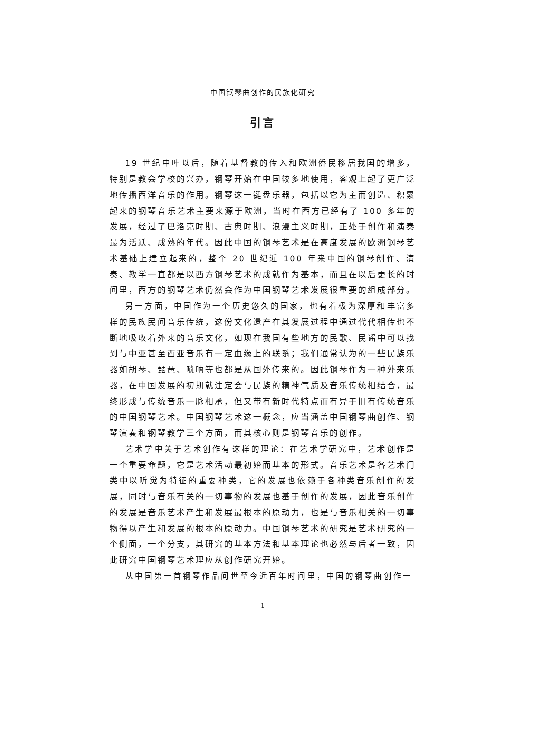中国钢琴曲创作的民族化研究
引言
19 世纪中叶以后，随着基督教的传入和欧洲侨民移居我国的增多，特别是教会学校的兴办，钢琴开始在中国较多地使用，客观上起了更广泛地传播西洋音乐的作用。钢琴这一键盘乐器，包括以它为主而创造、积累起来的钢琴音乐艺术主要来源于欧洲，当时在西方已经有了 100 多年的发展，经过了巴洛克时期、古典时期、浪漫主义时期，正处于创作和演奏最为活跃、成熟的年代。因此中国的钢琴艺术是在高度发展的欧洲钢琴艺术基础上建立起来的，整个 20 世纪近 100 年来中国的钢琴创作、演奏、教学一直都是以西方钢琴艺术的成就作为基本，而且在以后更长的时间里，西方的钢琴艺术仍然会作为中国钢琴艺术发展很重要的组成部分。
另一方面，中国作为一个历史悠久的国家，也有着极为深厚和丰富多样的民族民间音乐传统，这份文化遗产在其发展过程中通过代代相传也不断地吸收着外来的音乐文化，如现在我国有些地方的民歌、民谣中可以找到与中亚甚至西亚音乐有一定血缘上的联系；我们通常认为的一些民族乐器如胡琴、琵琶、唢呐等也都是从国外传来的。因此钢琴作为一种外来乐器，在中国发展的初期就注定会与民族的精神气质及音乐传统相结合，最终形成与传统音乐一脉相承，但又带有新时代特点而有异于旧有传统音乐的中国钢琴艺术。中国钢琴艺术这一概念，应当涵盖中国钢琴曲创作、钢琴演奏和钢琴教学三个方面，而其核心则是钢琴音乐的创作。
艺术学中关于艺术创作有这样的理论：在艺术学研究中，艺术创作是一个重要命题，它是艺术活动最初始而基本的形式。音乐艺术是各艺术门类中以听觉为特征的重要种类，它的发展也依赖于各种类音乐创作的发展，同时与音乐有关的一切事物的发展也基于创作的发展，因此音乐创作的发展是音乐艺术产生和发展最根本的原动力，也是与音乐相关的一切事物得以产生和发展的根本的原动力。中国钢琴艺术的研究是艺术研究的一个侧面，一个分支，其研究的基本方法和基本理论也必然与后者一致，因此研究中国钢琴艺术理应从创作研究开始。
从中国第一首钢琴作品问世至今近百年时间里，中国的钢琴曲创作一
1